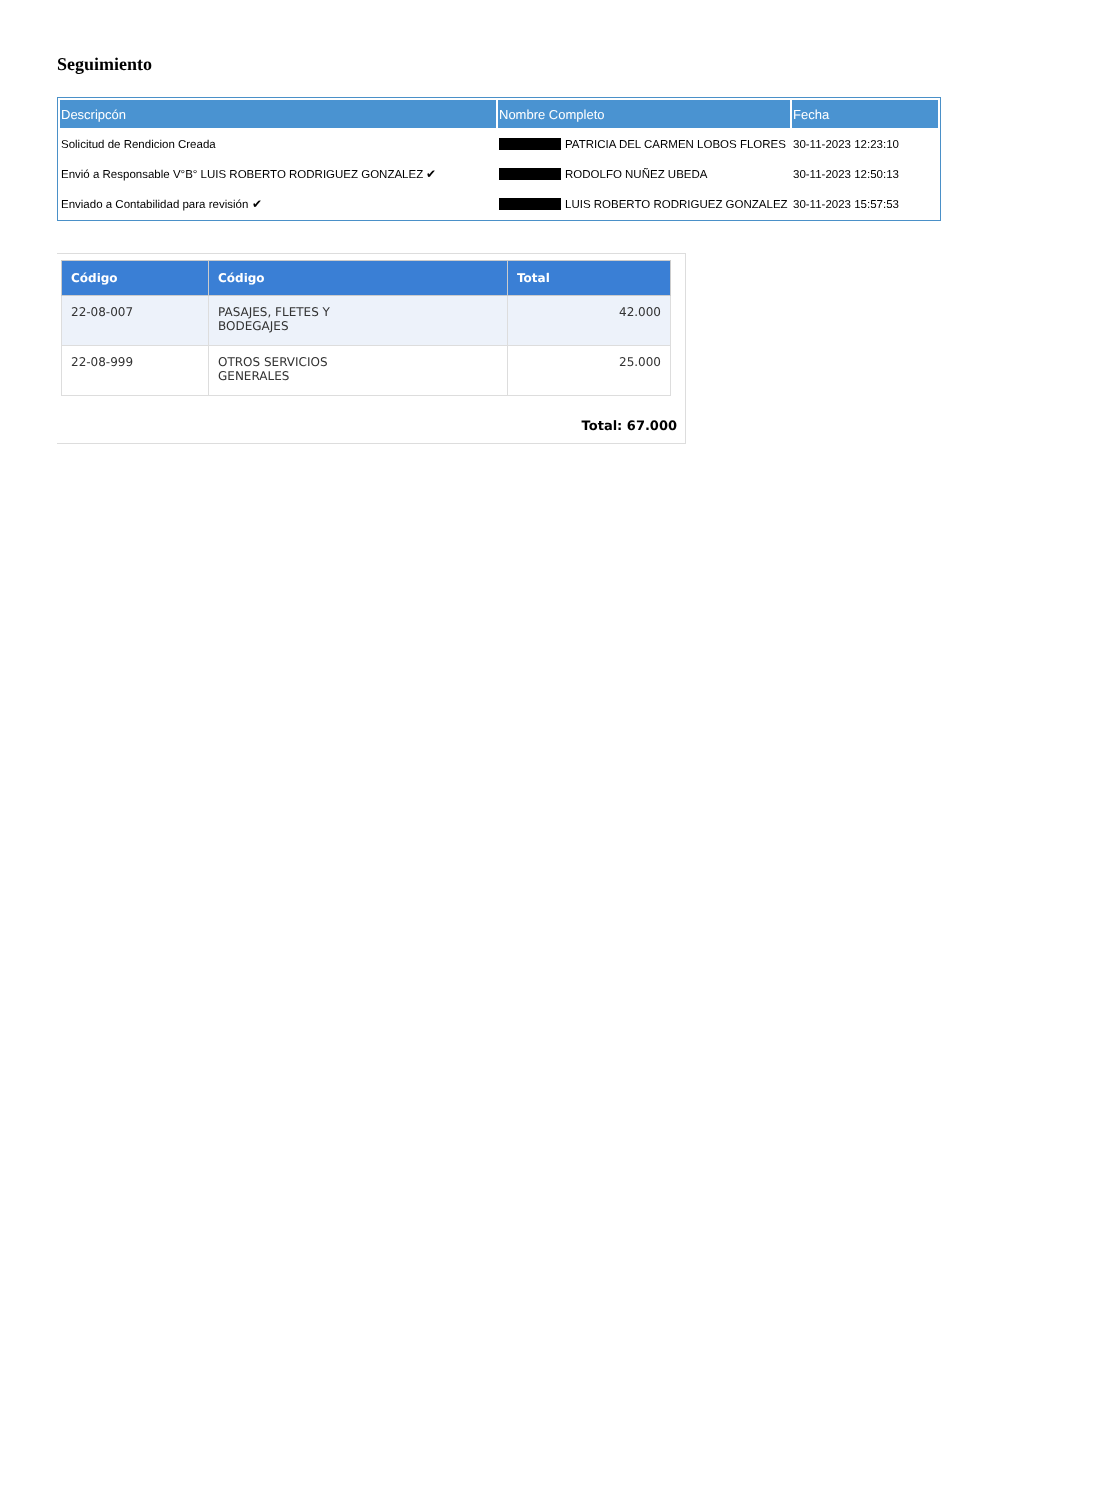Seguimiento
| Descripcón | Nombre Completo | Fecha |
| --- | --- | --- |
| Solicitud de Rendicion Creada | PATRICIA DEL CARMEN LOBOS FLORES | 30-11-2023 12:23:10 |
| Envió a Responsable V°B° LUIS ROBERTO RODRIGUEZ GONZALEZ ✔ | RODOLFO NUÑEZ UBEDA | 30-11-2023 12:50:13 |
| Enviado a Contabilidad para revisión ✔ | LUIS ROBERTO RODRIGUEZ GONZALEZ | 30-11-2023 15:57:53 |
| Código | Código | Total |
| --- | --- | --- |
| 22-08-007 | PASAJES, FLETES Y BODEGAJES | 42.000 |
| 22-08-999 | OTROS SERVICIOS GENERALES | 25.000 |
Total: 67.000